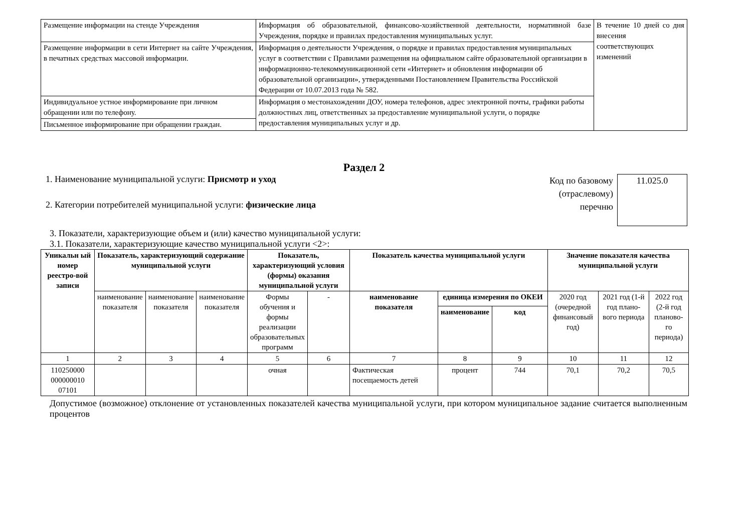| Размещение информации на стенде Учреждения | Информация об образовательной, финансово-хозяйственной деятельности, нормативной базе Учреждения, порядке и правилах предоставления муниципальных услуг. | В течение 10 дней со дня внесения соответствующих изменений |
| Размещение информации в сети Интернет на сайте Учреждения, в печатных средствах массовой информации. | Информация о деятельности Учреждения, о порядке и правилах предоставления муниципальных услуг в соответствии с Правилами размещения на официальном сайте образовательной организации в информационно-телекоммуникационной сети «Интернет» и обновления информации об образовательной организации», утвержденными Постановлением Правительства Российской Федерации от 10.07.2013 года № 582. | |
| Индивидуальное устное информирование при личном обращении или по телефону. | Информация о местонахождении ДОУ, номера телефонов, адрес электронной почты, графики работы должностных лиц, ответственных за предоставление муниципальной услуги, о порядке предоставления муниципальных услуг и др. | |
| Письменное информирование при обращении граждан. | | |
Раздел 2
1. Наименование муниципальной услуги: Присмотр и уход
2. Категории потребителей муниципальной услуги: физические лица
Код по базовому (отраслевому) перечню
11.025.0
3. Показатели, характеризующие объем и (или) качество муниципальной услуги:
3.1. Показатели, характеризующие качество муниципальной услуги <2>:
| Уникальн ый номер реестро-вой записи | Показатель, характеризующий содержание муниципальной услуги | | | Показатель, характеризующий условия (формы) оказания муниципальной услуги | | Показатель качества муниципальной услуги | | | Значение показателя качества муниципальной услуги | | |
| --- | --- | --- | --- | --- | --- | --- | --- | --- | --- | --- | --- |
| | наименование показателя | наименование показателя | наименование показателя | Формы обучения и формы реализации образовательных программ | - | наименование показателя | единица измерения по ОКЕИ | | 2020 год (очередной финансовый год) | 2021 год (1-й год плано-вого периода | 2022 год (2-й год планово-го периода) |
| | | | | | | | наименование | код | | | |
| 1 | 2 | 3 | 4 | 5 | 6 | 7 | 8 | 9 | 10 | 11 | 12 |
| 110250000 000000010 07101 | | | | очная | | Фактическая посещаемость детей | процент | 744 | 70,1 | 70,2 | 70,5 |
Допустимое (возможное) отклонение от установленных показателей качества муниципальной услуги, при котором муниципальное задание считается выполненным процентов